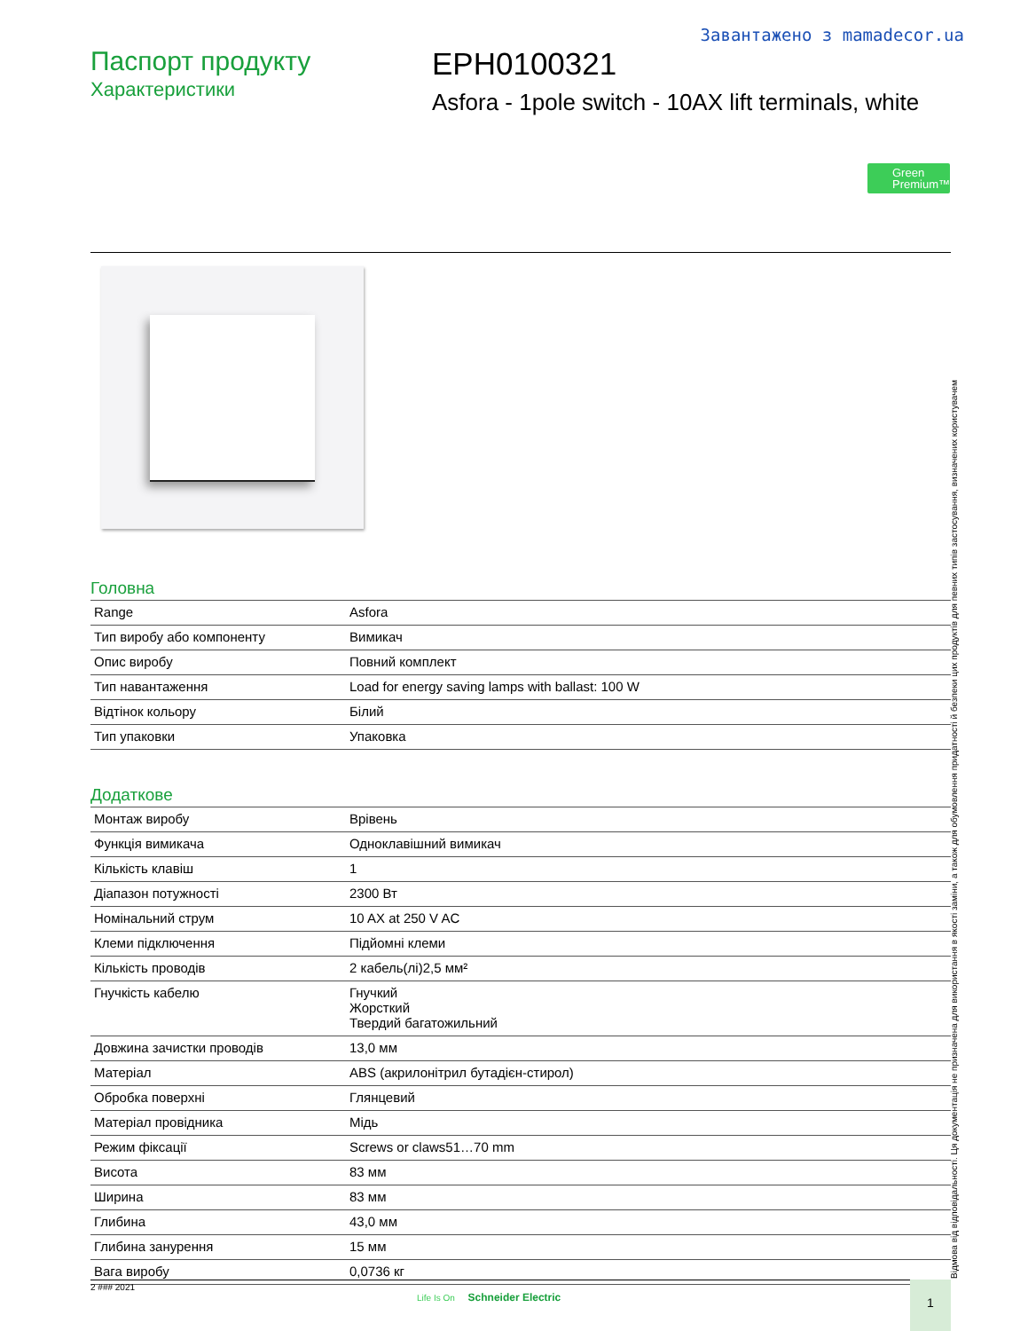Завантажено з mamadecor.ua
Паспорт продукту
Характеристики
EPH0100321
Asfora - 1pole switch - 10AX lift terminals, white
Green
Premium™
Головна
| Range | Asfora |
| Тип виробу або компоненту | Вимикач |
| Опис виробу | Повний комплект |
| Тип навантаження | Load for energy saving lamps with ballast: 100 W |
| Відтінок кольору | Білий |
| Тип упаковки | Упаковка |
Додаткове
| Монтаж виробу | Врівень |
| Функція вимикача | Одноклавішний вимикач |
| Кількість клавіш | 1 |
| Діапазон потужності | 2300 Вт |
| Номінальний струм | 10 AX at 250 V AC |
| Клеми підключення | Підйомні клеми |
| Кількість проводів | 2 кабель(лі)2,5 мм² |
| Гнучкість кабелю | Гнучкий Жорсткий Твердий багатожильний |
| Довжина зачистки проводів | 13,0 мм |
| Матеріал | ABS (акрилонітрил бутадієн-стирол) |
| Обробка поверхні | Глянцевий |
| Матеріал провідника | Мідь |
| Режим фіксації | Screws or claws51…70 mm |
| Висота | 83 мм |
| Ширина | 83 мм |
| Глибина | 43,0 мм |
| Глибина занурення | 15 мм |
| Вага виробу | 0,0736 кг |
Відмова від відповідальності. Ця документація не призначена для використання в якості заміни, а також для обумовлення придатності й безпеки цих продуктів для певних типів застосування, визначених користувачем
2 ### 2021
Life Is On Schneider Electric
1